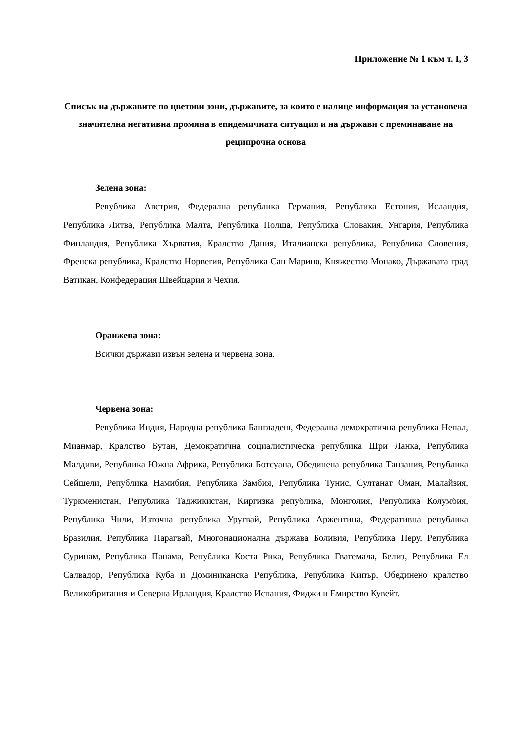Приложение № 1 към т. I, 3
Списък на държавите по цветови зони, държавите, за които е налице информация за установена значителна негативна промяна в епидемичната ситуация и на държави с преминаване на реципрочна основа
Зелена зона:
Република Австрия, Федерална република Германия, Република Естония, Исландия, Република Литва, Република Малта, Република Полша, Република Словакия, Унгария, Република Финландия, Република Хърватия, Кралство Дания, Италианска република, Република Словения, Френска република, Кралство Норвегия, Република Сан Марино, Княжество Монако, Държавата град Ватикан, Конфедерация Швейцария и Чехия.
Оранжева зона:
Всички държави извън зелена и червена зона.
Червена зона:
Република Индия, Народна република Бангладеш, Федерална демократична република Непал, Мианмар, Кралство Бутан, Демократична социалистическа република Шри Ланка, Република Малдиви, Република Южна Африка, Република Ботсуана, Обединена република Танзания, Република Сейшели, Република Намибия, Република Замбия, Република Тунис, Султанат Оман, Малайзия, Туркменистан, Република Таджикистан, Киргизка република, Монголия, Република Колумбия, Република Чили, Източна република Уругвай, Република Аржентина, Федеративна република Бразилия, Република Парагвай, Многонационална държава Боливия, Република Перу, Република Суринам, Република Панама, Република Коста Рика, Република Гватемала, Белиз, Република Ел Салвадор, Република Куба и Доминиканска Република, Република Кипър, Обединено кралство Великобритания и Северна Ирландия, Кралство Испания, Фиджи и Емирство Кувейт.